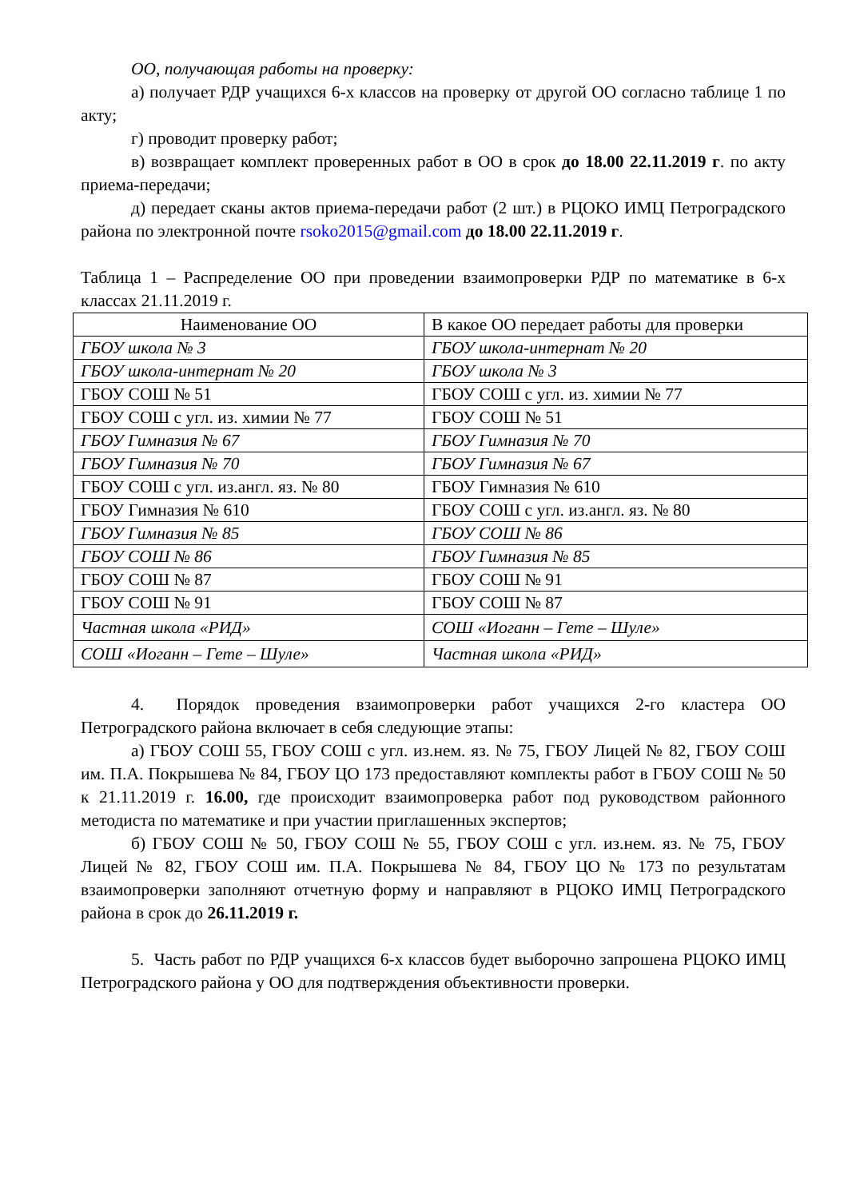ОО, получающая работы на проверку:
а) получает РДР учащихся 6-х классов на проверку от другой ОО согласно таблице 1 по акту;
г) проводит проверку работ;
в) возвращает комплект проверенных работ в ОО в срок до 18.00 22.11.2019 г. по акту приема-передачи;
д) передает сканы актов приема-передачи работ (2 шт.) в РЦОКО ИМЦ Петроградского района по электронной почте rsoko2015@gmail.com до 18.00 22.11.2019 г.
Таблица 1 – Распределение ОО при проведении взаимопроверки РДР по математике в 6-х классах 21.11.2019 г.
| Наименование ОО | В какое ОО передает работы для проверки |
| ГБОУ школа № 3 | ГБОУ школа-интернат № 20 |
| ГБОУ школа-интернат № 20 | ГБОУ школа № 3 |
| ГБОУ СОШ № 51 | ГБОУ СОШ с угл. из. химии № 77 |
| ГБОУ СОШ с угл. из. химии № 77 | ГБОУ СОШ № 51 |
| ГБОУ Гимназия № 67 | ГБОУ Гимназия № 70 |
| ГБОУ Гимназия № 70 | ГБОУ Гимназия № 67 |
| ГБОУ СОШ с угл. из.англ. яз. № 80 | ГБОУ Гимназия № 610 |
| ГБОУ Гимназия № 610 | ГБОУ СОШ с угл. из.англ. яз. № 80 |
| ГБОУ Гимназия № 85 | ГБОУ СОШ № 86 |
| ГБОУ СОШ № 86 | ГБОУ Гимназия № 85 |
| ГБОУ СОШ № 87 | ГБОУ СОШ № 91 |
| ГБОУ СОШ № 91 | ГБОУ СОШ № 87 |
| Частная школа «РИД» | СОШ «Иоганн – Гете – Шуле» |
| СОШ «Иоганн – Гете – Шуле» | Частная школа «РИД» |
4. Порядок проведения взаимопроверки работ учащихся 2-го кластера ОО Петроградского района включает в себя следующие этапы:
а) ГБОУ СОШ 55, ГБОУ СОШ с угл. из.нем. яз. № 75, ГБОУ Лицей № 82, ГБОУ СОШ им. П.А. Покрышева № 84, ГБОУ ЦО 173 предоставляют комплекты работ в ГБОУ СОШ № 50 к 21.11.2019 г. 16.00, где происходит взаимопроверка работ под руководством районного методиста по математике и при участии приглашенных экспертов;
б) ГБОУ СОШ № 50, ГБОУ СОШ № 55, ГБОУ СОШ с угл. из.нем. яз. № 75, ГБОУ Лицей № 82, ГБОУ СОШ им. П.А. Покрышева № 84, ГБОУ ЦО № 173 по результатам взаимопроверки заполняют отчетную форму и направляют в РЦОКО ИМЦ Петроградского района в срок до 26.11.2019 г.
5. Часть работ по РДР учащихся 6-х классов будет выборочно запрошена РЦОКО ИМЦ Петроградского района у ОО для подтверждения объективности проверки.